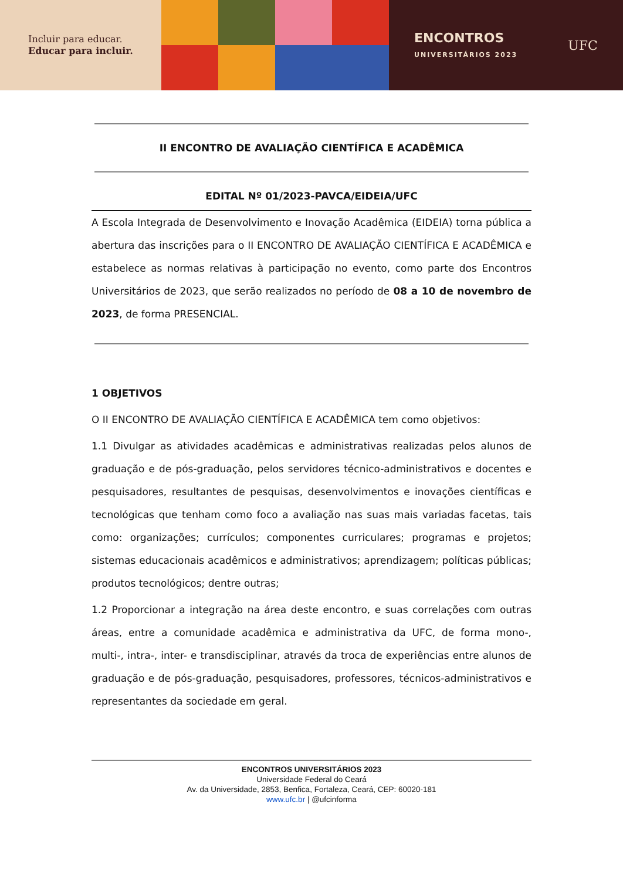Incluir para educar.
Educar para incluir.
ENCONTROS
UNIVERSITÁRIOS 2023
UFC
II ENCONTRO DE AVALIAÇÃO CIENTÍFICA E ACADÊMICA
EDITAL Nº 01/2023-PAVCA/EIDEIA/UFC
A Escola Integrada de Desenvolvimento e Inovação Acadêmica (EIDEIA) torna pública a abertura das inscrições para o II ENCONTRO DE AVALIAÇÃO CIENTÍFICA E ACADÊMICA e estabelece as normas relativas à participação no evento, como parte dos Encontros Universitários de 2023, que serão realizados no período de 08 a 10 de novembro de 2023, de forma PRESENCIAL.
1 OBJETIVOS
O II ENCONTRO DE AVALIAÇÃO CIENTÍFICA E ACADÊMICA tem como objetivos:
1.1 Divulgar as atividades acadêmicas e administrativas realizadas pelos alunos de graduação e de pós-graduação, pelos servidores técnico-administrativos e docentes e pesquisadores, resultantes de pesquisas, desenvolvimentos e inovações científicas e tecnológicas que tenham como foco a avaliação nas suas mais variadas facetas, tais como: organizações; currículos; componentes curriculares; programas e projetos; sistemas educacionais acadêmicos e administrativos; aprendizagem; políticas públicas; produtos tecnológicos; dentre outras;
1.2 Proporcionar a integração na área deste encontro, e suas correlações com outras áreas, entre a comunidade acadêmica e administrativa da UFC, de forma mono-, multi-, intra-, inter- e transdisciplinar, através da troca de experiências entre alunos de graduação e de pós-graduação, pesquisadores, professores, técnicos-administrativos e representantes da sociedade em geral.
ENCONTROS UNIVERSITÁRIOS 2023
Universidade Federal do Ceará
Av. da Universidade, 2853, Benfica, Fortaleza, Ceará, CEP: 60020-181
www.ufc.br | @ufcinforma